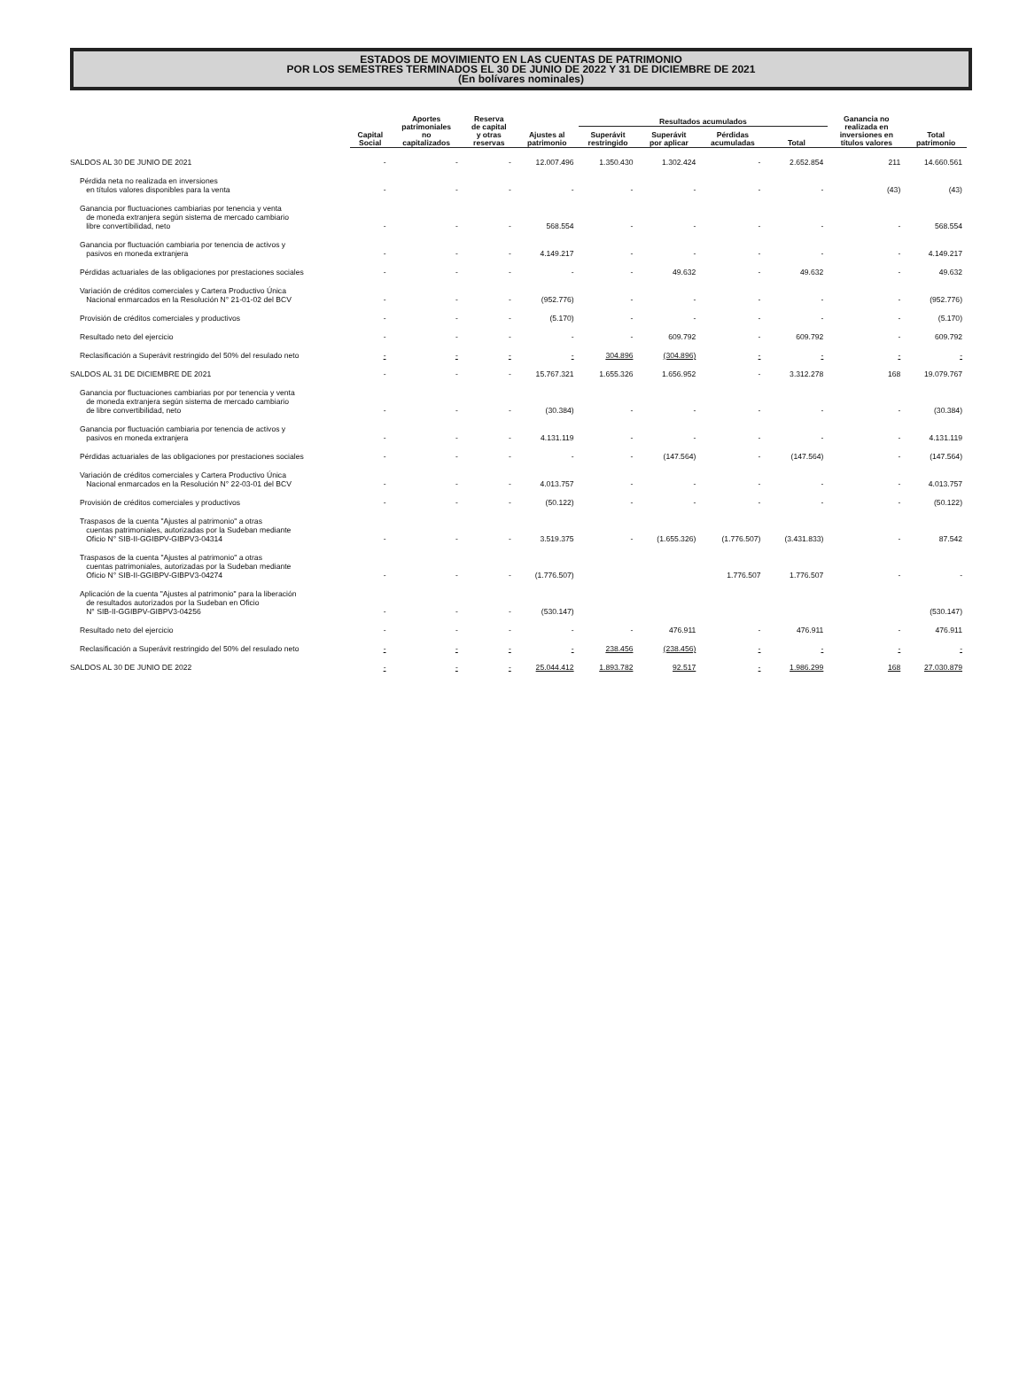ESTADOS DE MOVIMIENTO EN LAS CUENTAS DE PATRIMONIO
POR LOS SEMESTRES TERMINADOS EL 30 DE JUNIO DE 2022 Y 31 DE DICIEMBRE DE 2021
(En bolívares nominales)
| | Capital Social | Aportes patrimoniales no capitalizados | Reserva de capital y otras reservas | Ajustes al patrimonio | Resultados acumulados | | | | Ganancia no realizada en inversiones en títulos valores | Total patrimonio |
| --- | --- | --- | --- | --- | --- | --- | --- | --- | --- | --- |
| | | | | | Superávit restringido | Superávit por aplicar | Pérdidas acumuladas | Total | | |
| SALDOS AL 30 DE JUNIO DE 2021 | - | - | - | 12.007.496 | 1.350.430 | 1.302.424 | - | 2.652.854 | 211 | 14.660.561 |
| Pérdida neta no realizada en inversiones en títulos valores disponibles para la venta | - | - | - | - | - | - | - | - | (43) | (43) |
| Ganancia por fluctuaciones cambiarias por tenencia y venta de moneda extranjera según sistema de mercado cambiario libre convertibilidad, neto | - | - | - | 568.554 | - | - | - | - | - | 568.554 |
| Ganancia por fluctuación cambiaria por tenencia de activos y pasivos en moneda extranjera | - | - | - | 4.149.217 | - | - | - | - | - | 4.149.217 |
| Pérdidas actuariales de las obligaciones por prestaciones sociales | - | - | - | - | - | 49.632 | - | 49.632 | - | 49.632 |
| Variación de créditos comerciales y Cartera Productivo Única Nacional enmarcados en la Resolución N° 21-01-02 del BCV | - | - | - | (952.776) | - | - | - | - | - | (952.776) |
| Provisión de créditos comerciales y productivos | - | - | - | (5.170) | - | - | - | - | - | (5.170) |
| Resultado neto del ejercicio | - | - | - | - | - | 609.792 | - | 609.792 | - | 609.792 |
| Reclasificación a Superávit restringido del 50% del resulado neto | - | - | - | - | 304.896 | (304.896) | - | - | - | - |
| SALDOS AL 31 DE DICIEMBRE DE 2021 | - | - | - | 15.767.321 | 1.655.326 | 1.656.952 | - | 3.312.278 | 168 | 19.079.767 |
| Ganancia por fluctuaciones cambiarias por por tenencia y venta de moneda extranjera según sistema de mercado cambiario de libre convertibilidad, neto | - | - | - | (30.384) | - | - | - | - | - | (30.384) |
| Ganancia por fluctuación cambiaria por tenencia de activos y pasivos en moneda extranjera | - | - | - | 4.131.119 | - | - | - | - | - | 4.131.119 |
| Pérdidas actuariales de las obligaciones por prestaciones sociales | - | - | - | - | - | (147.564) | - | (147.564) | - | (147.564) |
| Variación de créditos comerciales y Cartera Productivo Única Nacional enmarcados en la Resolución N° 22-03-01 del BCV | - | - | - | 4.013.757 | - | - | - | - | - | 4.013.757 |
| Provisión de créditos comerciales y productivos | - | - | - | (50.122) | - | - | - | - | - | (50.122) |
| Traspasos de la cuenta "Ajustes al patrimonio" a otras cuentas patrimoniales, autorizadas por la Sudeban mediante Oficio N° SIB-II-GGIBPV-GIBPV3-04314 | - | - | - | 3.519.375 | - | (1.655.326) | (1.776.507) | (3.431.833) | - | 87.542 |
| Traspasos de la cuenta "Ajustes al patrimonio" a otras cuentas patrimoniales, autorizadas por la Sudeban mediante Oficio N° SIB-II-GGIBPV-GIBPV3-04274 | - | - | - | (1.776.507) | | | 1.776.507 | 1.776.507 | - | - |
| Aplicación de la cuenta "Ajustes al patrimonio" para la liberación de resultados autorizados por la Sudeban en Oficio N° SIB-II-GGIBPV-GIBPV3-04256 | - | - | - | (530.147) | | | | | | (530.147) |
| Resultado neto del ejercicio | - | - | - | - | - | 476.911 | - | 476.911 | - | 476.911 |
| Reclasificación a Superávit restringido del 50% del resulado neto | - | - | - | - | 238.456 | (238.456) | - | - | - | - |
| SALDOS AL 30 DE JUNIO DE 2022 | - | - | - | 25.044.412 | 1.893.782 | 92.517 | - | 1.986.299 | 168 | 27.030.879 |